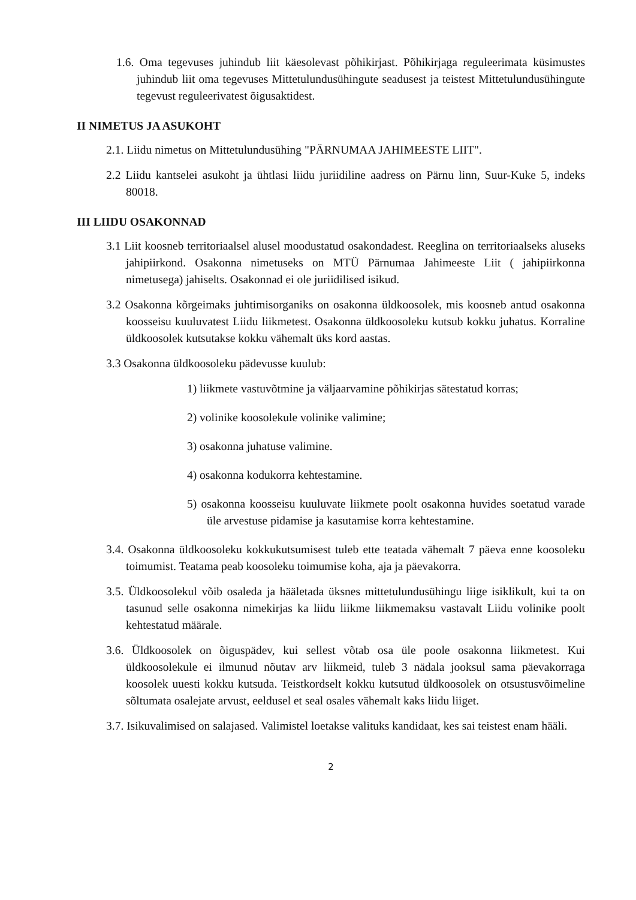1.6. Oma tegevuses juhindub liit käesolevast põhikirjast. Põhikirjaga reguleerimata küsimustes juhindub liit oma tegevuses Mittetulundusühingute seadusest ja teistest Mittetulundusühingute tegevust reguleerivatest õigusaktidest.
II NIMETUS JA ASUKOHT
2.1. Liidu nimetus on Mittetulundusühing "PÄRNUMAA JAHIMEESTE LIIT".
2.2 Liidu kantselei asukoht ja ühtlasi liidu juriidiline aadress on Pärnu linn, Suur-Kuke 5, indeks 80018.
III LIIDU OSAKONNAD
3.1 Liit koosneb territoriaalsel alusel moodustatud osakondadest. Reeglina on territoriaalseks aluseks jahipiirkond. Osakonna nimetuseks on MTÜ Pärnumaa Jahimeeste Liit ( jahipiirkonna nimetusega) jahiselts. Osakonnad ei ole juriidilised isikud.
3.2 Osakonna kõrgeimaks juhtimisorganiks on osakonna üldkoosolek, mis koosneb antud osakonna koosseisu kuuluvatest Liidu liikmetest. Osakonna üldkoosoleku kutsub kokku juhatus. Korraline üldkoosolek kutsutakse kokku vähemalt üks kord aastas.
3.3 Osakonna üldkoosoleku pädevusse kuulub:
1) liikmete vastuvõtmine ja väljaarvamine põhikirjas sätestatud korras;
2) volinike koosolekule volinike valimine;
3) osakonna juhatuse valimine.
4) osakonna kodukorra kehtestamine.
5) osakonna koosseisu kuuluvate liikmete poolt osakonna huvides soetatud varade üle arvestuse pidamise ja kasutamise korra kehtestamine.
3.4. Osakonna üldkoosoleku kokkukutsumisest tuleb ette teatada vähemalt 7 päeva enne koosoleku toimumist. Teatama peab koosoleku toimumise koha, aja ja päevakorra.
3.5. Üldkoosolekul võib osaleda ja hääletada üksnes mittetulundusühingu liige isiklikult, kui ta on tasunud selle osakonna nimekirjas ka liidu liikme liikmemaksu vastavalt Liidu volinike poolt kehtestatud määrale.
3.6. Üldkoosolek on õiguspädev, kui sellest võtab osa üle poole osakonna liikmetest. Kui üldkoosolekule ei ilmunud nõutav arv liikmeid, tuleb 3 nädala jooksul sama päevakorraga koosolek uuesti kokku kutsuda. Teistkordselt kokku kutsutud üldkoosolek on otsustusvõimeline sõltumata osalejate arvust, eeldusel et seal osales vähemalt kaks liidu liiget.
3.7. Isikuvalimised on salajased. Valimistel loetakse valituks kandidaat, kes sai teistest enam hääli.
2